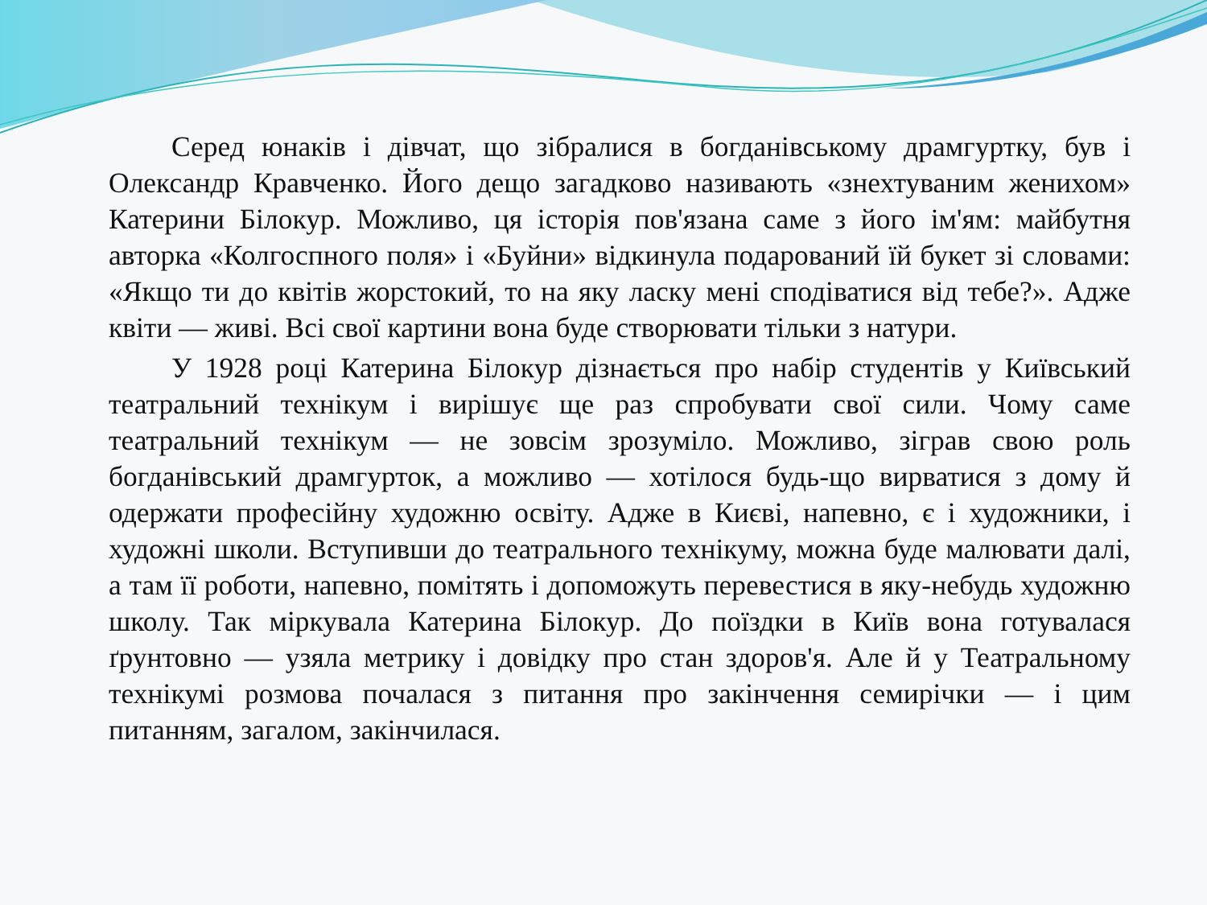Серед юнаків і дівчат, що зібралися в богданівському драмгуртку, був і Олександр Кравченко. Його дещо загадково називають «знехтуваним женихом» Катерини Білокур. Можливо, ця історія пов'язана саме з його ім'ям: майбутня авторка «Колгоспного поля» і «Буйни» відкинула подарований їй букет зі словами: «Якщо ти до квітів жорстокий, то на яку ласку мені сподіватися від тебе?». Адже квіти — живі. Всі свої картини вона буде створювати тільки з натури.
У 1928 році Катерина Білокур дізнається про набір студентів у Київський театральний технікум і вирішує ще раз спробувати свої сили. Чому саме театральний технікум — не зовсім зрозуміло. Можливо, зіграв свою роль богданівський драмгурток, а можливо — хотілося будь-що вирватися з дому й одержати професійну художню освіту. Адже в Києві, напевно, є і художники, і художні школи. Вступивши до театрального технікуму, можна буде малювати далі, а там її роботи, напевно, помітять і допоможуть перевестися в яку-небудь художню школу. Так міркувала Катерина Білокур. До поїздки в Київ вона готувалася ґрунтовно — узяла метрику і довідку про стан здоров'я. Але й у Театральному технікумі розмова почалася з питання про закінчення семирічки — і цим питанням, загалом, закінчилася.